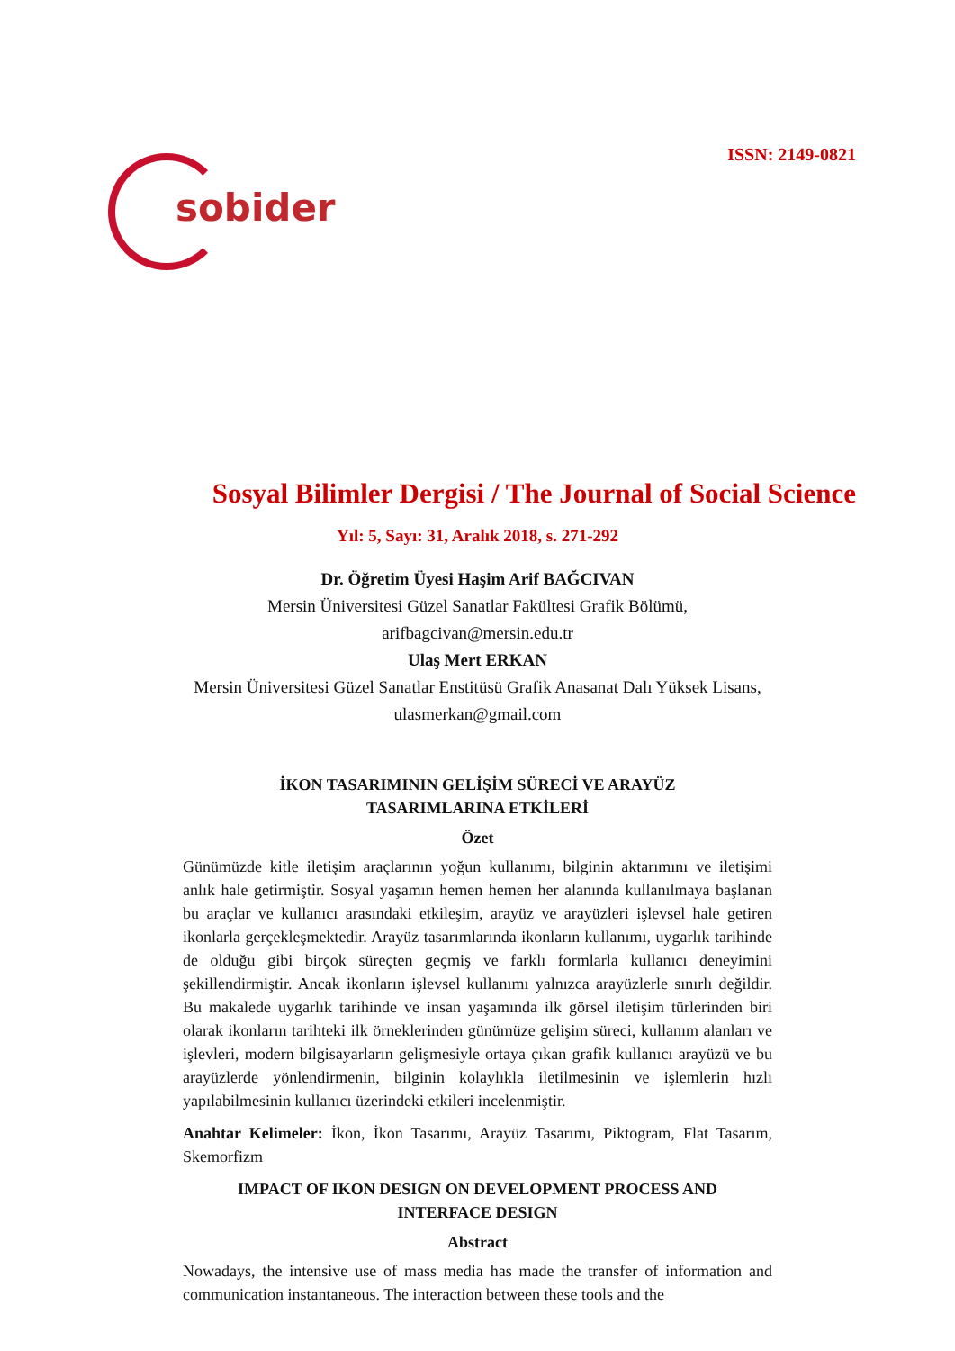sobider
ISSN: 2149-0821
Sosyal Bilimler Dergisi / The Journal of Social Science
Yıl: 5, Sayı: 31, Aralık 2018, s. 271-292
Dr. Öğretim Üyesi Haşim Arif BAĞCIVAN
Mersin Üniversitesi Güzel Sanatlar Fakültesi Grafik Bölümü,
arifbagcivan@mersin.edu.tr
Ulaş Mert ERKAN
Mersin Üniversitesi Güzel Sanatlar Enstitüsü Grafik Anasanat Dalı Yüksek Lisans,
ulasmerkan@gmail.com
İKON TASARIMININ GELİŞİM SÜRECİ VE ARAYÜZ
TASARIMLARINA ETKİLERİ
Özet
Günümüzde kitle iletişim araçlarının yoğun kullanımı, bilginin aktarımını ve iletişimi anlık hale getirmiştir. Sosyal yaşamın hemen hemen her alanında kullanılmaya başlanan bu araçlar ve kullanıcı arasındaki etkileşim, arayüz ve arayüzleri işlevsel hale getiren ikonlarla gerçekleşmektedir. Arayüz tasarımlarında ikonların kullanımı, uygarlık tarihinde de olduğu gibi birçok süreçten geçmiş ve farklı formlarla kullanıcı deneyimini şekillendirmiştir. Ancak ikonların işlevsel kullanımı yalnızca arayüzlerle sınırlı değildir. Bu makalede uygarlık tarihinde ve insan yaşamında ilk görsel iletişim türlerinden biri olarak ikonların tarihteki ilk örneklerinden günümüze gelişim süreci, kullanım alanları ve işlevleri, modern bilgisayarların gelişmesiyle ortaya çıkan grafik kullanıcı arayüzü ve bu arayüzlerde yönlendirmenin, bilginin kolaylıkla iletilmesinin ve işlemlerin hızlı yapılabilmesinin kullanıcı üzerindeki etkileri incelenmiştir.
Anahtar Kelimeler: İkon, İkon Tasarımı, Arayüz Tasarımı, Piktogram, Flat Tasarım, Skemorfizm
IMPACT OF IKON DESIGN ON DEVELOPMENT PROCESS AND
INTERFACE DESIGN
Abstract
Nowadays, the intensive use of mass media has made the transfer of information and communication instantaneous. The interaction between these tools and the